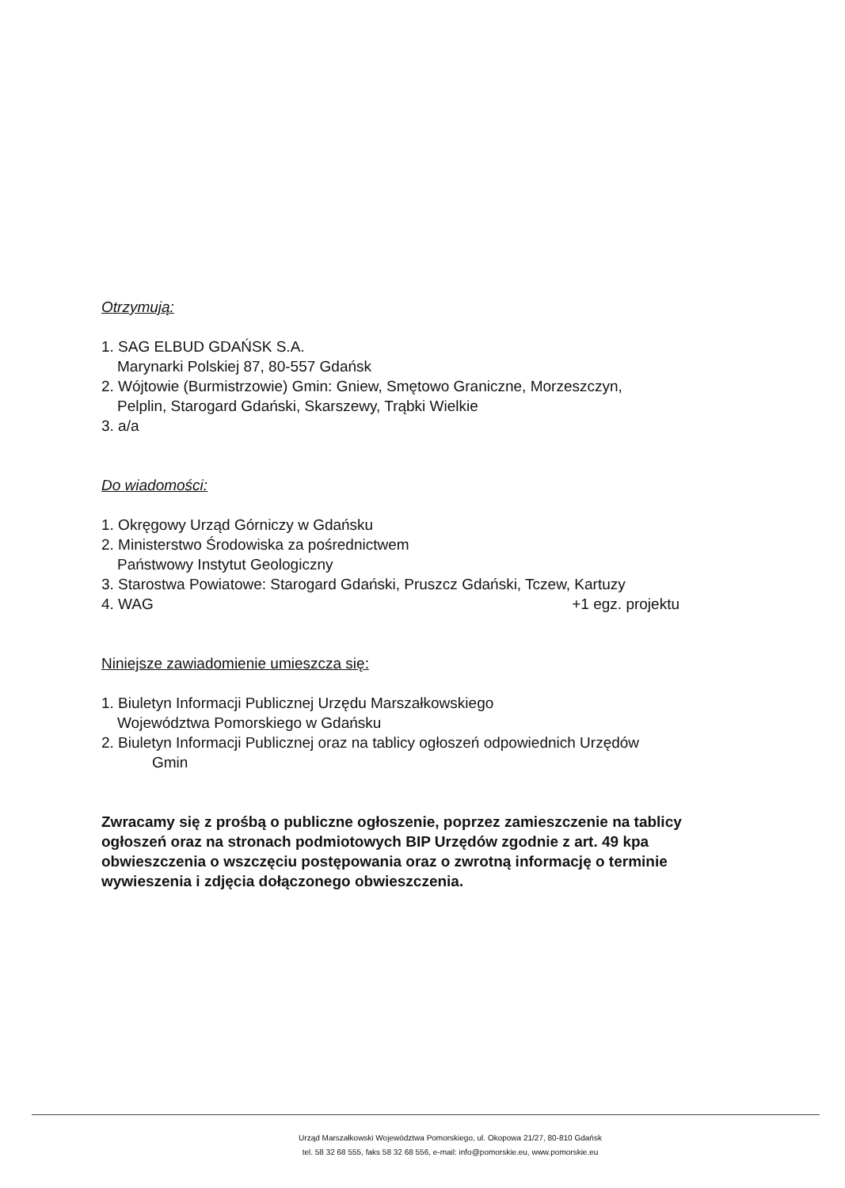Otrzymują:
1. SAG ELBUD GDAŃSK S.A.
Marynarki Polskiej 87, 80-557 Gdańsk
2. Wójtowie (Burmistrzowie) Gmin: Gniew, Smętowo Graniczne, Morzeszczyn,
Pelplin, Starogard Gdański, Skarszewy, Trąbki Wielkie
3. a/a
Do wiadomości:
1. Okręgowy Urząd Górniczy w Gdańsku
2. Ministerstwo Środowiska za pośrednictwem
Państwowy Instytut Geologiczny
3. Starostwa Powiatowe: Starogard Gdański, Pruszcz Gdański, Tczew, Kartuzy
4. WAG +1 egz. projektu
Niniejsze zawiadomienie umieszcza się:
1. Biuletyn Informacji Publicznej Urzędu Marszałkowskiego
Województwa Pomorskiego w Gdańsku
2. Biuletyn Informacji Publicznej oraz na tablicy ogłoszeń odpowiednich Urzędów
Gmin
Zwracamy się z prośbą o publiczne ogłoszenie, poprzez zamieszczenie na tablicy ogłoszeń oraz na stronach podmiotowych BIP Urzędów zgodnie z art. 49 kpa obwieszczenia o wszczęciu postępowania oraz o zwrotną informację o terminie wywieszenia i zdjęcia dołączonego obwieszczenia.
Urząd Marszałkowski Województwa Pomorskiego, ul. Okopowa 21/27, 80-810 Gdańsk
tel. 58 32 68 555, faks 58 32 68 556, e-mail: info@pomorskie.eu, www.pomorskie.eu